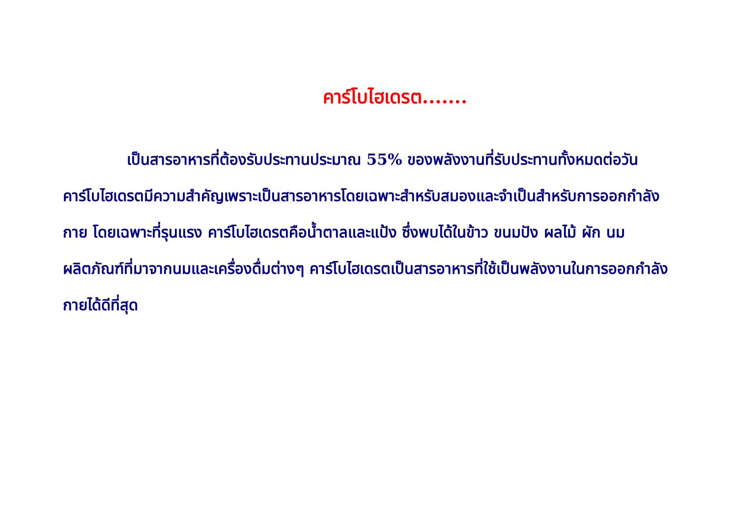คาร์โบไฮเดรต.......
เป็นสารอาหารที่ต้องรับประทานประมาณ 55% ของพลังงานที่รับประทานทั้งหมดต่อวันคาร์โบไฮเดรตมีความสำคัญเพราะเป็นสารอาหารโดยเฉพาะสำหรับสมองและจำเป็นสำหรับการออกกำลังกาย โดยเฉพาะที่รุนแรง คาร์โบไฮเดรตคือน้ำตาลและแป้ง ซึ่งพบได้ในข้าว ขนมปัง ผลไม้ ผัก นม ผลิตภัณฑ์ที่มาจากนมและเครื่องดื่มต่างๆ คาร์โบไฮเดรตเป็นสารอาหารที่ใช้เป็นพลังงานในการออกกำลังกายได้ดีที่สุด